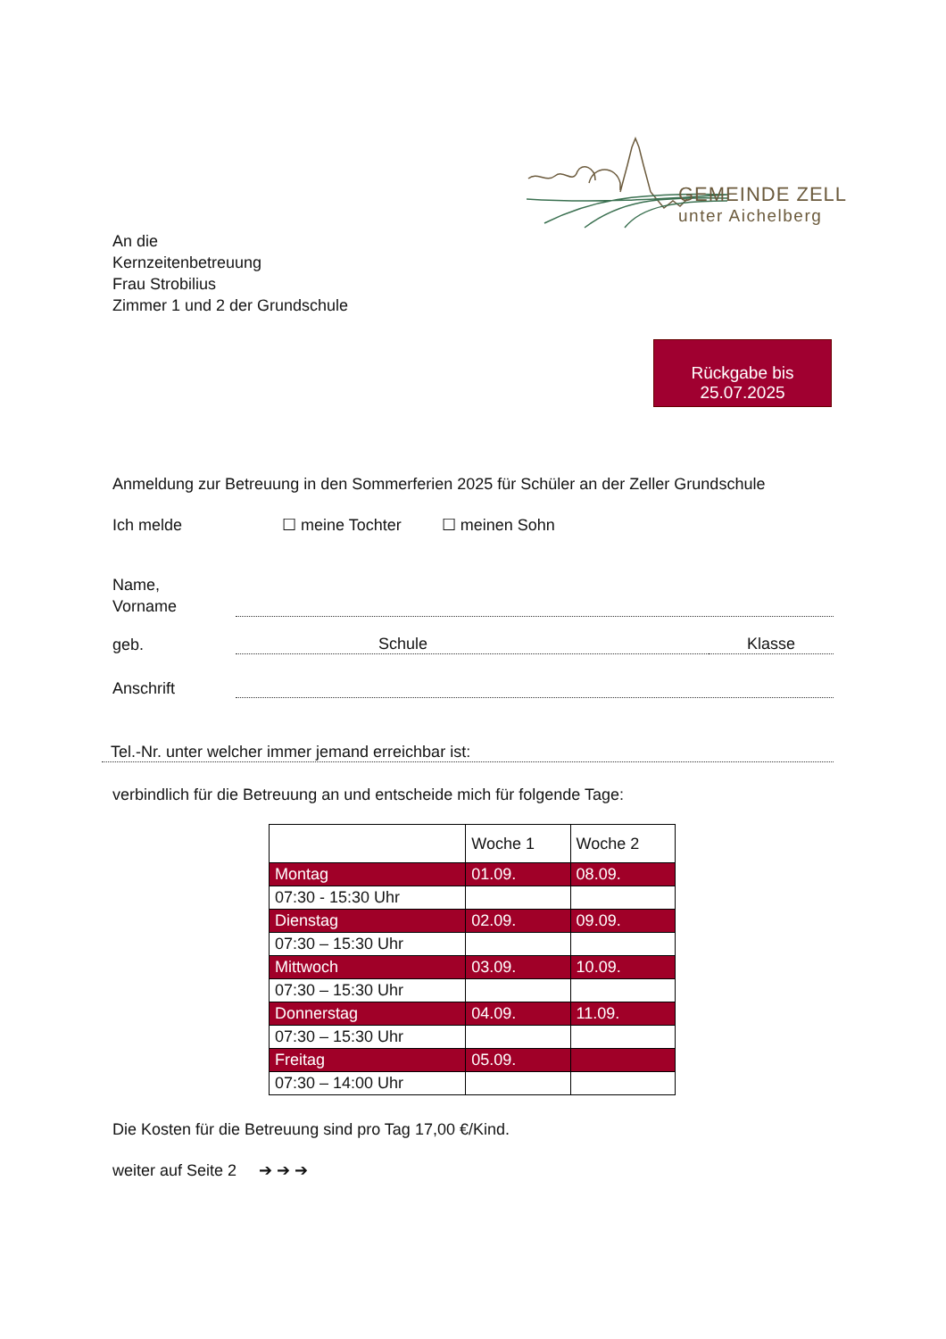GEMEINDE ZELL
unter Aichelberg
An die
Kernzeitenbetreuung
Frau Strobilius
Zimmer 1 und 2 der Grundschule
Rückgabe bis
25.07.2025
Anmeldung zur Betreuung in den Sommerferien 2025 für Schüler an der Zeller Grundschule
Ich melde ☐ meine Tochter ☐ meinen Sohn
Name,
Vorname
geb.
Schule
Klasse
Anschrift
Tel.-Nr. unter welcher immer jemand erreichbar ist:
verbindlich für die Betreuung an und entscheide mich für folgende Tage:
| | Woche 1 | Woche 2 |
| --- | --- | --- |
| Montag | 01.09. | 08.09. |
| 07:30 - 15:30 Uhr | | |
| Dienstag | 02.09. | 09.09. |
| 07:30 – 15:30 Uhr | | |
| Mittwoch | 03.09. | 10.09. |
| 07:30 – 15:30 Uhr | | |
| Donnerstag | 04.09. | 11.09. |
| 07:30 – 15:30 Uhr | | |
| Freitag | 05.09. | |
| 07:30 – 14:00 Uhr | | |
Die Kosten für die Betreuung sind pro Tag 17,00 €/Kind.
weiter auf Seite 2 ➔ ➔ ➔